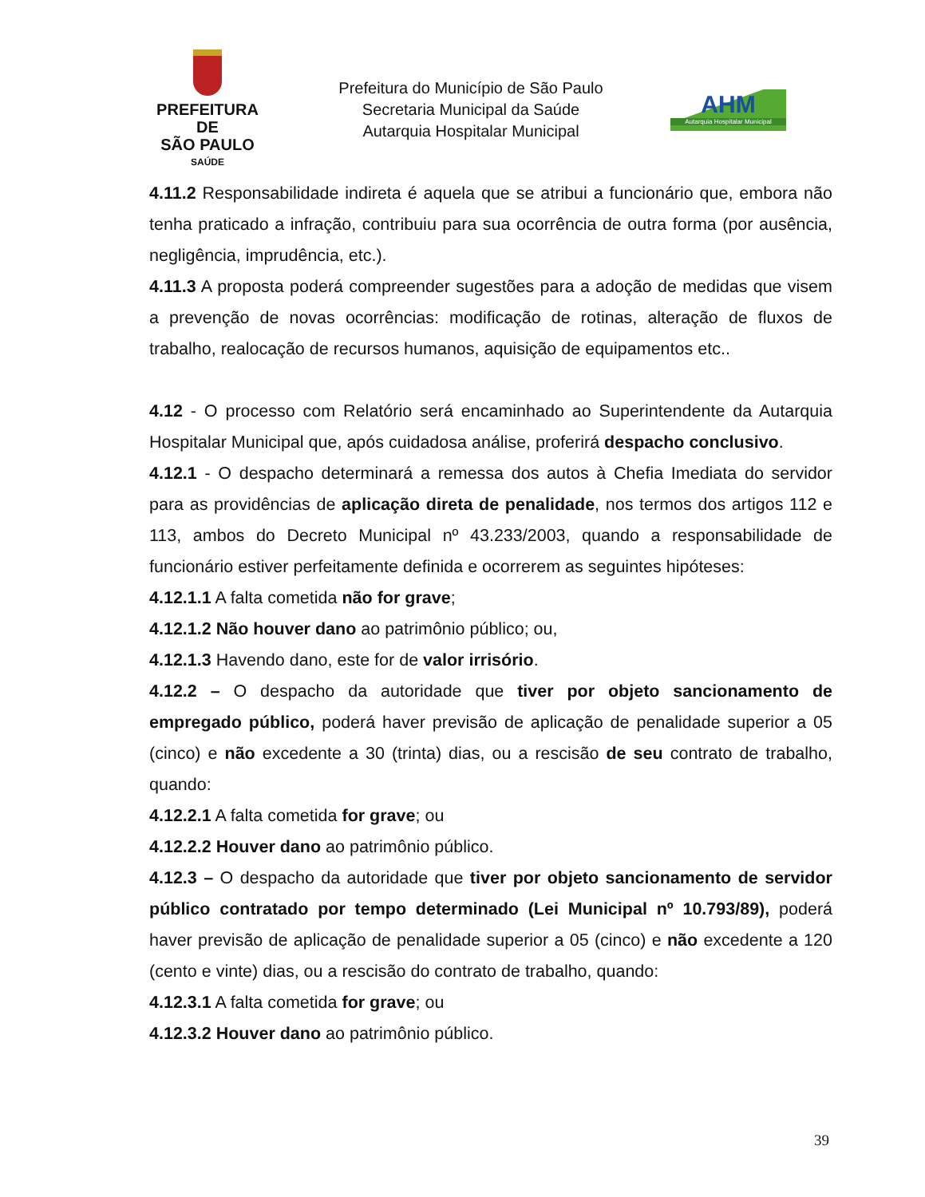PREFEITURA DE
SÃO PAULO
SAÚDE
Prefeitura do Município de São Paulo
Secretaria Municipal da Saúde
Autarquia Hospitalar Municipal
AHM
Autarquia Hospitalar Municipal
4.11.2 Responsabilidade indireta é aquela que se atribui a funcionário que, embora não tenha praticado a infração, contribuiu para sua ocorrência de outra forma (por ausência, negligência, imprudência, etc.).
4.11.3 A proposta poderá compreender sugestões para a adoção de medidas que visem a prevenção de novas ocorrências: modificação de rotinas, alteração de fluxos de trabalho, realocação de recursos humanos, aquisição de equipamentos etc..
4.12 - O processo com Relatório será encaminhado ao Superintendente da Autarquia Hospitalar Municipal que, após cuidadosa análise, proferirá despacho conclusivo.
4.12.1 - O despacho determinará a remessa dos autos à Chefia Imediata do servidor para as providências de aplicação direta de penalidade, nos termos dos artigos 112 e 113, ambos do Decreto Municipal nº 43.233/2003, quando a responsabilidade de funcionário estiver perfeitamente definida e ocorrerem as seguintes hipóteses:
4.12.1.1 A falta cometida não for grave;
4.12.1.2 Não houver dano ao patrimônio público; ou,
4.12.1.3 Havendo dano, este for de valor irrisório.
4.12.2 – O despacho da autoridade que tiver por objeto sancionamento de empregado público, poderá haver previsão de aplicação de penalidade superior a 05 (cinco) e não excedente a 30 (trinta) dias, ou a rescisão de seu contrato de trabalho, quando:
4.12.2.1 A falta cometida for grave; ou
4.12.2.2 Houver dano ao patrimônio público.
4.12.3 – O despacho da autoridade que tiver por objeto sancionamento de servidor público contratado por tempo determinado (Lei Municipal nº 10.793/89), poderá haver previsão de aplicação de penalidade superior a 05 (cinco) e não excedente a 120 (cento e vinte) dias, ou a rescisão do contrato de trabalho, quando:
4.12.3.1 A falta cometida for grave; ou
4.12.3.2 Houver dano ao patrimônio público.
39